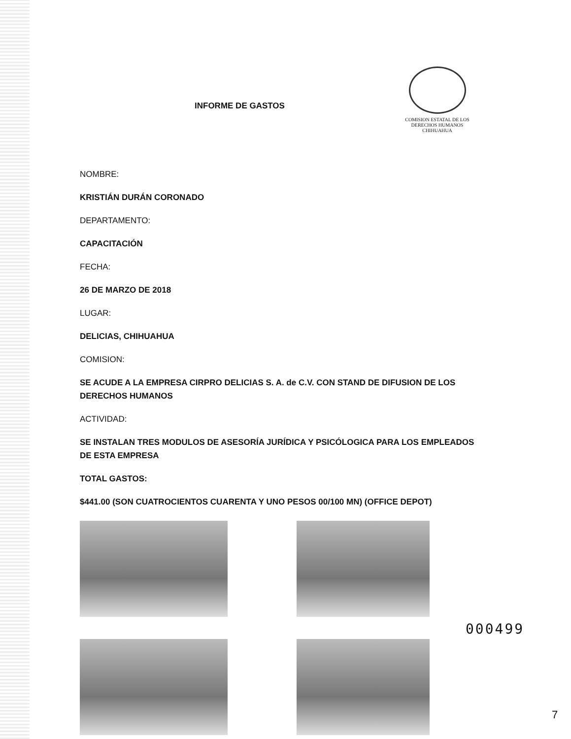INFORME DE GASTOS
COMISION ESTATAL DE LOS
DERECHOS HUMANOS
CHIHUAHUA
NOMBRE:
KRISTIÁN DURÁN CORONADO
DEPARTAMENTO:
CAPACITACIÓN
FECHA:
26 DE MARZO DE 2018
LUGAR:
DELICIAS, CHIHUAHUA
COMISION:
SE ACUDE A LA EMPRESA CIRPRO DELICIAS S. A. de C.V. CON STAND DE DIFUSION DE LOS DERECHOS HUMANOS
ACTIVIDAD:
SE INSTALAN TRES MODULOS DE ASESORÍA JURÍDICA Y PSICÓLOGICA PARA LOS EMPLEADOS DE ESTA EMPRESA
TOTAL GASTOS:
$441.00 (SON CUATROCIENTOS CUARENTA Y UNO PESOS 00/100 MN) (OFFICE DEPOT)
000499
7